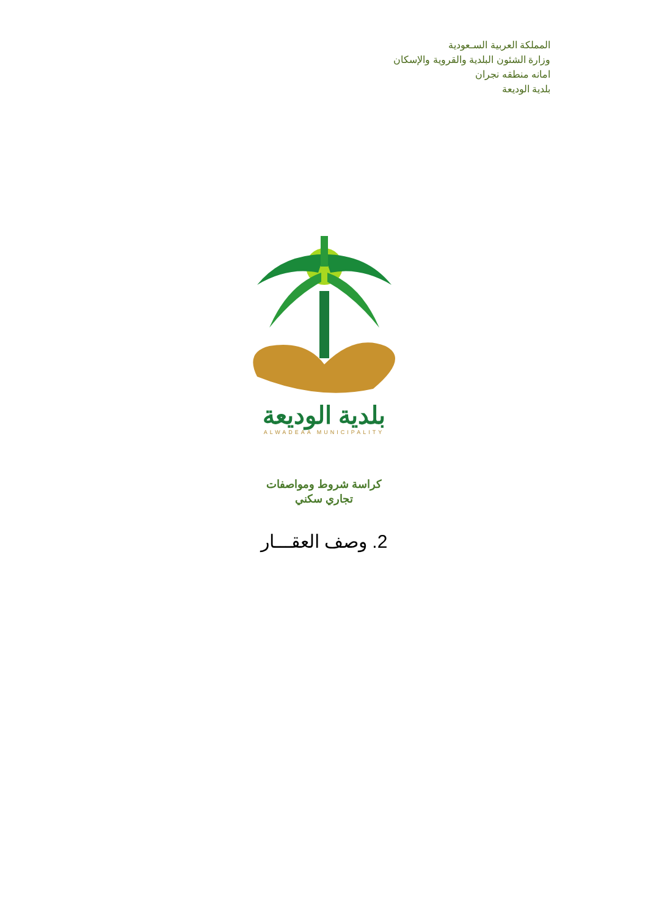المملكة العربية السـعودية
وزارة الشئون البلدية والقروية والإسكان
امانه منطقه نجران
بلدية الوديعة
بلدية الوديعة
ALWADEAA MUNICIPALITY
كراسة شروط ومواصفات
تجاري سكني
2. وصف العقـــار